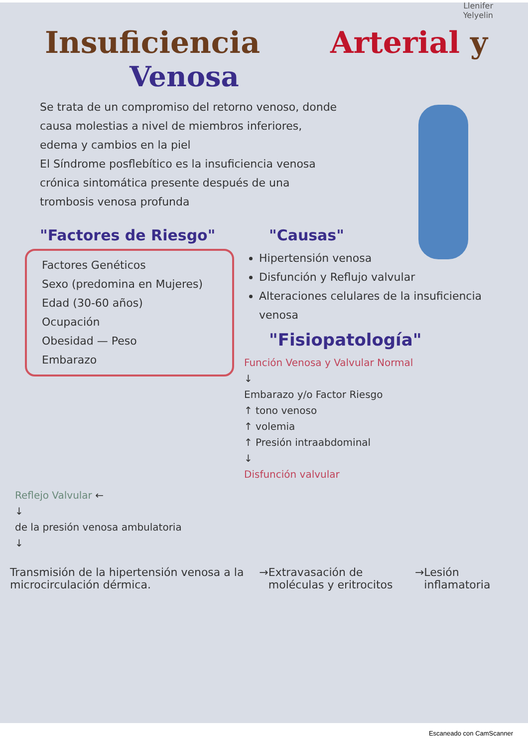Llenifer
Yelyelin
Insuficiencia Arterial y
Venosa
Se trata de un compromiso del retorno venoso, donde causa molestias a nivel de miembros inferiores, edema y cambios en la piel
El Síndrome posflebítico es la insuficiencia venosa crónica sintomática presente después de una trombosis venosa profunda
"Factores de Riesgo"
Factores Genéticos
Sexo (predomina en Mujeres)
Edad (30-60 años)
Ocupación
Obesidad — Peso
Embarazo
"Causas"
Hipertensión venosa
Disfunción y Reflujo valvular
Alteraciones celulares de la insuficiencia venosa
"Fisiopatología"
Función Venosa y Valvular Normal
↓
Embarazo y/o Factor Riesgo
↑ tono venoso
↑ volemia
↑ Presión intraabdominal
↓
Disfunción valvular
Reflejo Valvular ←
↓
de la presión venosa ambulatoria
↓
Transmisión de la hipertensión venosa a la microcirculación dérmica.
→ Extravasación de moléculas y eritrocitos
→ Lesión inflamatoria
Escaneado con CamScanner